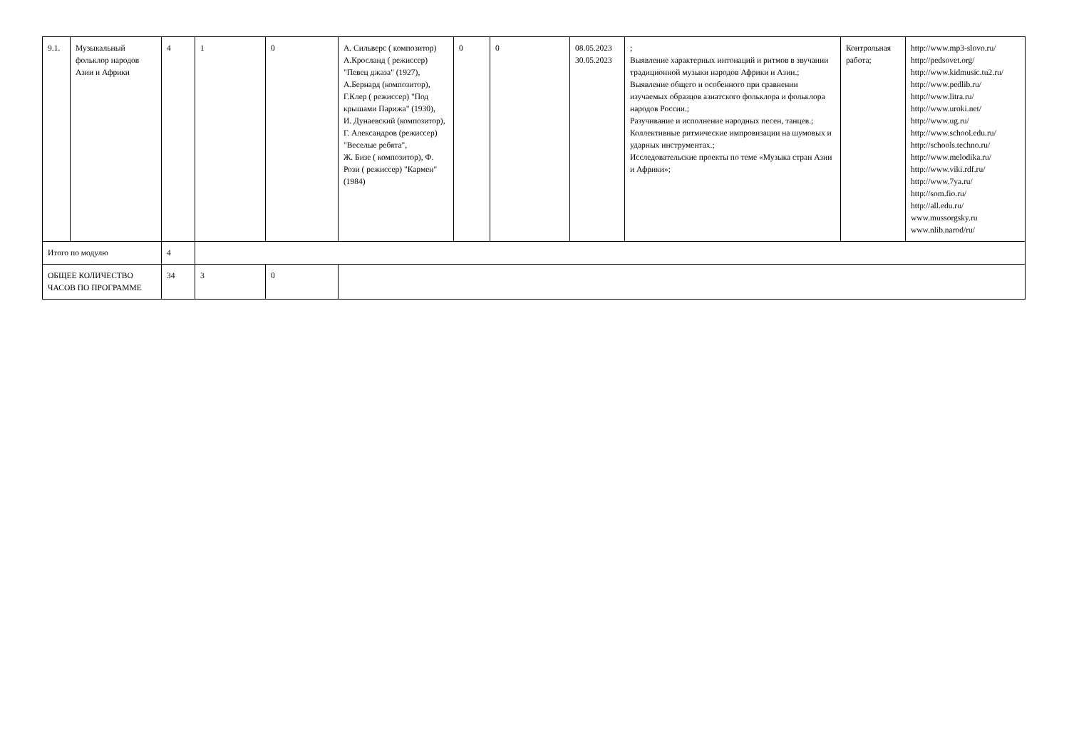| 9.1. | Музыкальный фольклор народов Азии и Африки | 4 | 1 | 0 | А. Сильверс ( композитор) А.Кросланд ( режиссер) "Певец джаза" (1927), А.Бернард (композитор), Г.Клер ( режиссер) "Под крышами Парижа" (1930), И. Дунаевский (композитор), Г. Александров (режиссер) "Веселые ребята", Ж. Бизе ( композитор), Ф. Рози ( режиссер) "Кармен" (1984) | 0 | 0 | 08.05.2023 30.05.2023 | ; Выявление характерных интонаций и ритмов в звучании традиционной музыки народов Африки и Азии.; Выявление общего и особенного при сравнении изучаемых образцов азиатского фольклора и фольклора народов России.; Разучивание и исполнение народных песен, танцев.; Коллективные ритмические импровизации на шумовых и ударных инструментах.; Исследовательские проекты по теме «Музыка стран Азии и Африки»; | Контрольная работа; | http://www.mp3-slovo.ru/ http://pedsovet.org/ http://www.kidmusic.tu2.ru/ http://www.pedlib.ru/ http://www.litra.ru/ http://www.uroki.net/ http://www.ug.ru/ http://www.school.edu.ru/ http://schools.techno.ru/ http://www.melodika.ru/ http://www.viki.rdf.ru/ http://www.7ya.ru/ http://som.fio.ru/ http://all.edu.ru/ www.mussorgsky.ru www.nlib.narod/ru/ |
| Итого по модулю | | 4 | | | | | | | | | |
| ОБЩЕЕ КОЛИЧЕСТВО ЧАСОВ ПО ПРОГРАММЕ | | 34 | 3 | 0 | | | | | | | |